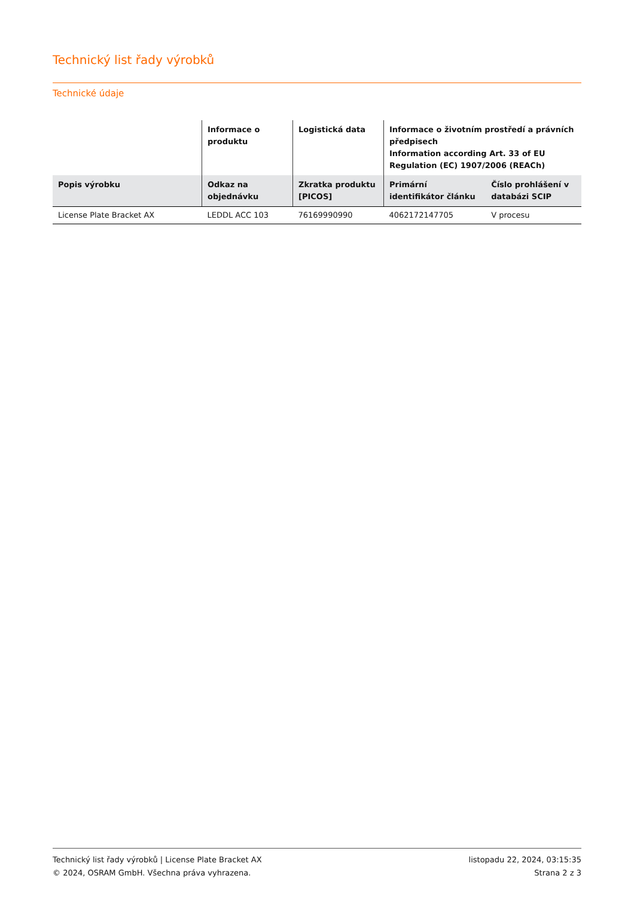Technický list řady výrobků
Technické údaje
| | Informace o produktu | Logistická data | Informace o životním prostředí a právních předpisech Information according Art. 33 of EU Regulation (EC) 1907/2006 (REACh) | |
| --- | --- | --- | --- | --- |
| Popis výrobku | Odkaz na objednávku | Zkratka produktu [PICOS] | Primární identifikátor článku | Číslo prohlášení v databázi SCIP |
| License Plate Bracket AX | LEDDL ACC 103 | 76169990990 | 4062172147705 | V procesu |
Technický list řady výrobků | License Plate Bracket AX
© 2024, OSRAM GmbH. Všechna práva vyhrazena.
listopadu 22, 2024, 03:15:35
Strana 2 z 3